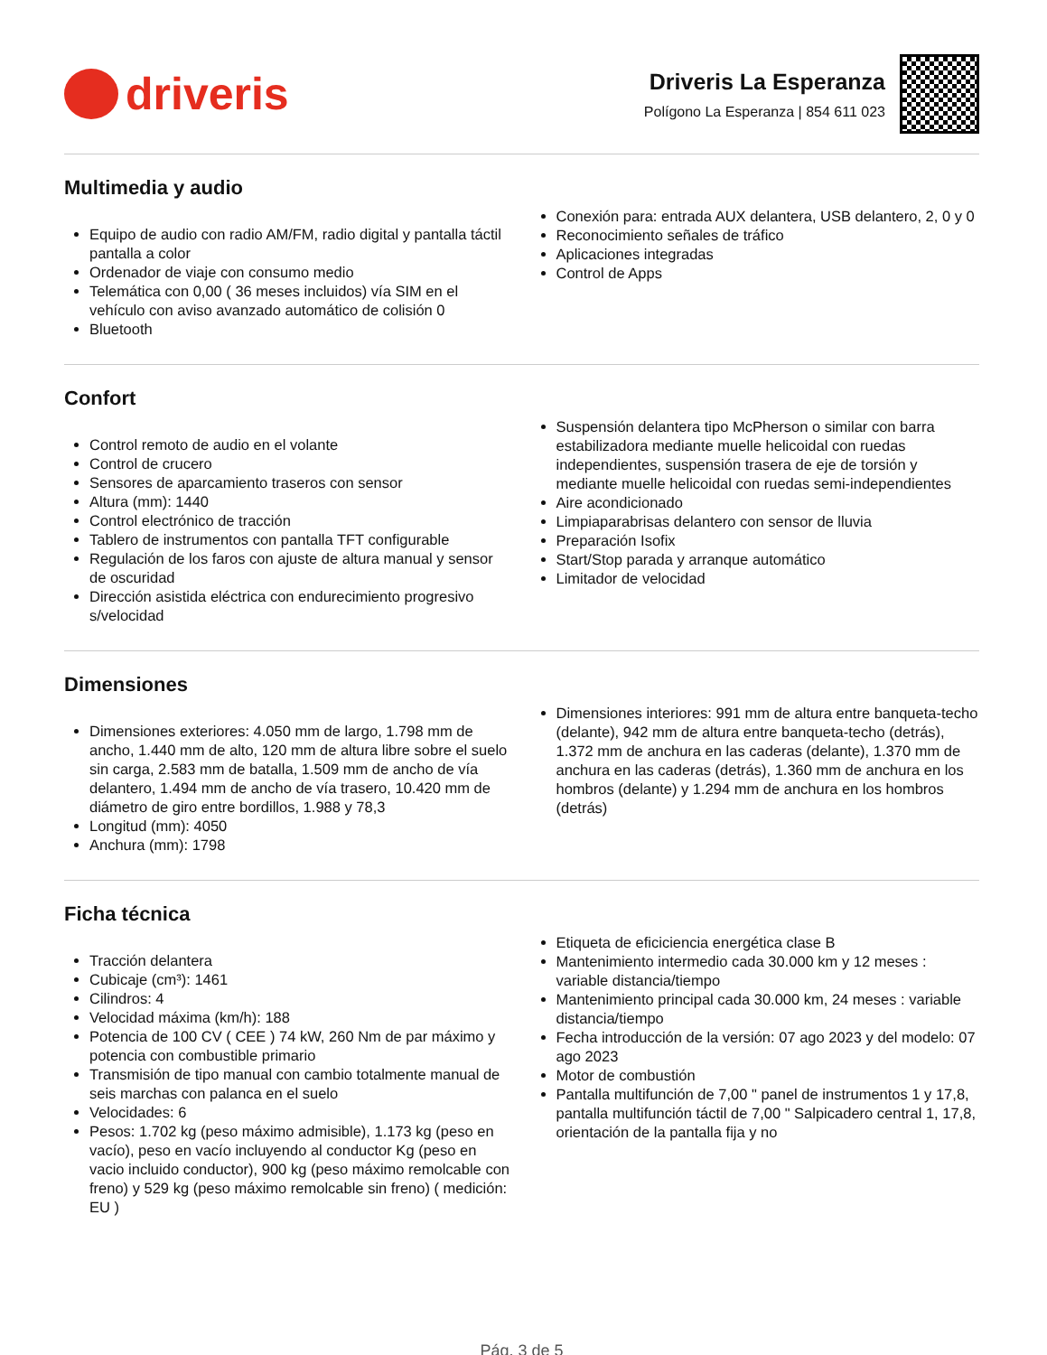driveris
Driveris La Esperanza
Polígono La Esperanza | 854 611 023
Multimedia y audio
Equipo de audio con radio AM/FM, radio digital y pantalla táctil pantalla a color
Ordenador de viaje con consumo medio
Telemática con 0,00 ( 36 meses incluidos) vía SIM en el vehículo con aviso avanzado automático de colisión 0
Bluetooth
Conexión para: entrada AUX delantera, USB delantero, 2, 0 y 0
Reconocimiento señales de tráfico
Aplicaciones integradas
Control de Apps
Confort
Control remoto de audio en el volante
Control de crucero
Sensores de aparcamiento traseros con sensor
Altura (mm): 1440
Control electrónico de tracción
Tablero de instrumentos con pantalla TFT configurable
Regulación de los faros con ajuste de altura manual y sensor de oscuridad
Dirección asistida eléctrica con endurecimiento progresivo s/velocidad
Suspensión delantera tipo McPherson o similar con barra estabilizadora mediante muelle helicoidal con ruedas independientes, suspensión trasera de eje de torsión y mediante muelle helicoidal con ruedas semi-independientes
Aire acondicionado
Limpiaparabrisas delantero con sensor de lluvia
Preparación Isofix
Start/Stop parada y arranque automático
Limitador de velocidad
Dimensiones
Dimensiones exteriores: 4.050 mm de largo, 1.798 mm de ancho, 1.440 mm de alto, 120 mm de altura libre sobre el suelo sin carga, 2.583 mm de batalla, 1.509 mm de ancho de vía delantero, 1.494 mm de ancho de vía trasero, 10.420 mm de diámetro de giro entre bordillos, 1.988 y 78,3
Longitud (mm): 4050
Anchura (mm): 1798
Dimensiones interiores: 991 mm de altura entre banqueta-techo (delante), 942 mm de altura entre banqueta-techo (detrás), 1.372 mm de anchura en las caderas (delante), 1.370 mm de anchura en las caderas (detrás), 1.360 mm de anchura en los hombros (delante) y 1.294 mm de anchura en los hombros (detrás)
Ficha técnica
Tracción delantera
Cubicaje (cm³): 1461
Cilindros: 4
Velocidad máxima (km/h): 188
Potencia de 100 CV ( CEE ) 74 kW, 260 Nm de par máximo y potencia con combustible primario
Transmisión de tipo manual con cambio totalmente manual de seis marchas con palanca en el suelo
Velocidades: 6
Pesos: 1.702 kg (peso máximo admisible), 1.173 kg (peso en vacío), peso en vacío incluyendo al conductor Kg (peso en vacio incluido conductor), 900 kg (peso máximo remolcable con freno) y 529 kg (peso máximo remolcable sin freno) ( medición: EU )
Etiqueta de eficiciencia energética clase B
Mantenimiento intermedio cada 30.000 km y 12 meses : variable distancia/tiempo
Mantenimiento principal cada 30.000 km, 24 meses : variable distancia/tiempo
Fecha introducción de la versión: 07 ago 2023 y del modelo: 07 ago 2023
Motor de combustión
Pantalla multifunción de 7,00 " panel de instrumentos 1 y 17,8, pantalla multifunción táctil de 7,00 " Salpicadero central 1, 17,8, orientación de la pantalla fija y no
Pág. 3 de 5